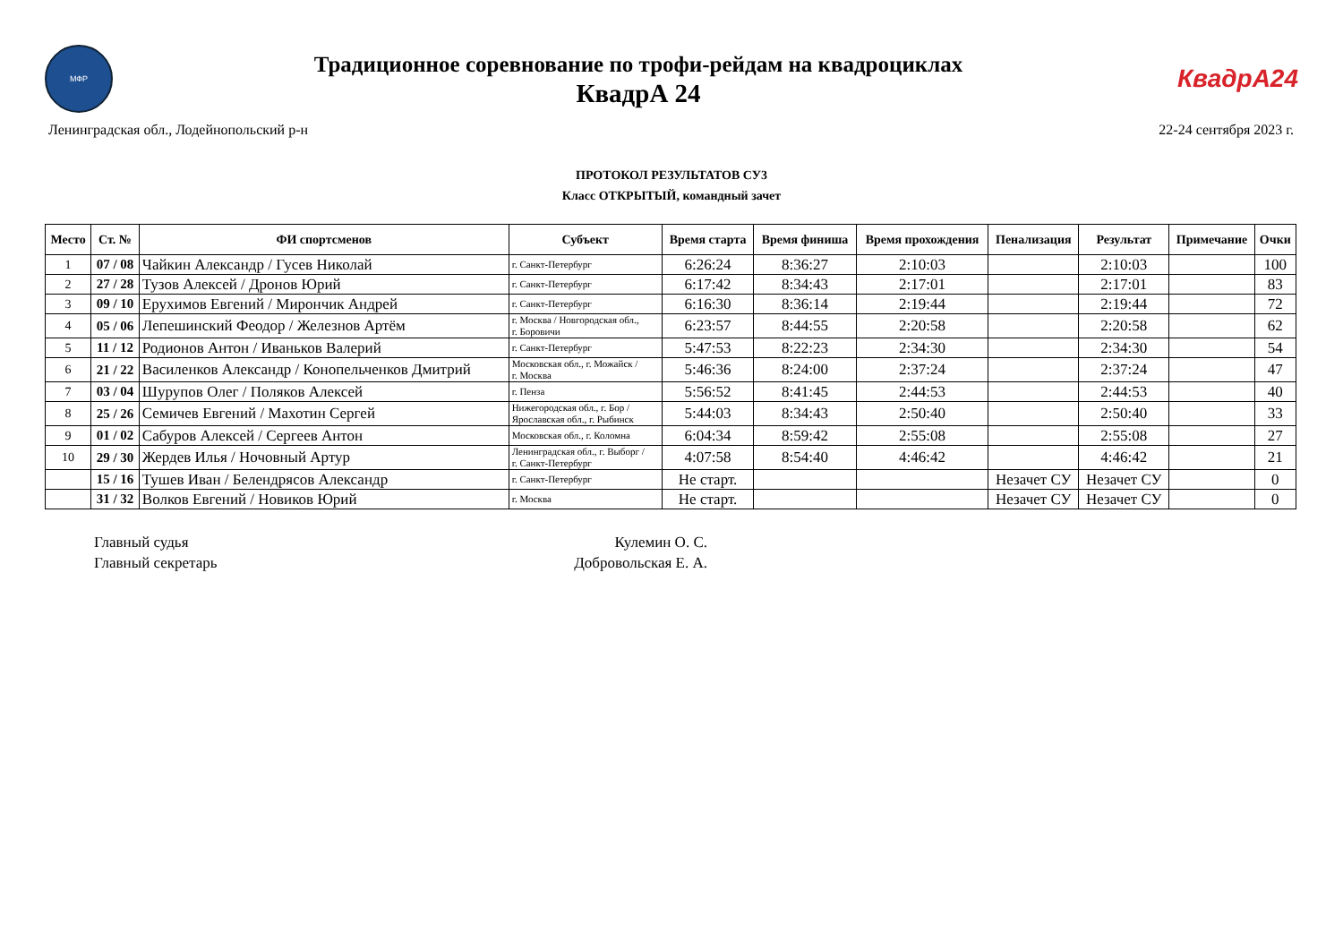МФР
Традиционное соревнование по трофи-рейдам на квадроциклах
КвадрА 24
КвадрА24
Ленинградская обл., Лодейнопольский р-н 22-24 сентября 2023 г.
ПРОТОКОЛ РЕЗУЛЬТАТОВ СУ3
Класс ОТКРЫТЫЙ, командный зачет
| Место | Ст. № | ФИ спортсменов | Субъект | Время старта | Время финиша | Время прохождения | Пенализация | Результат | Примечание | Очки |
| --- | --- | --- | --- | --- | --- | --- | --- | --- | --- | --- |
| 1 | 07 / 08 | Чайкин Александр / Гусев Николай | г. Санкт-Петербург | 6:26:24 | 8:36:27 | 2:10:03 | | 2:10:03 | | 100 |
| 2 | 27 / 28 | Тузов Алексей / Дронов Юрий | г. Санкт-Петербург | 6:17:42 | 8:34:43 | 2:17:01 | | 2:17:01 | | 83 |
| 3 | 09 / 10 | Ерухимов Евгений / Мирончик Андрей | г. Санкт-Петербург | 6:16:30 | 8:36:14 | 2:19:44 | | 2:19:44 | | 72 |
| 4 | 05 / 06 | Лепешинский Феодор / Железнов Артём | г. Москва / Новгородская обл., г. Боровичи | 6:23:57 | 8:44:55 | 2:20:58 | | 2:20:58 | | 62 |
| 5 | 11 / 12 | Родионов Антон / Иваньков Валерий | г. Санкт-Петербург | 5:47:53 | 8:22:23 | 2:34:30 | | 2:34:30 | | 54 |
| 6 | 21 / 22 | Василенков Александр / Конопельченков Дмитрий | Московская обл., г. Можайск / г. Москва | 5:46:36 | 8:24:00 | 2:37:24 | | 2:37:24 | | 47 |
| 7 | 03 / 04 | Шурупов Олег / Поляков Алексей | г. Пенза | 5:56:52 | 8:41:45 | 2:44:53 | | 2:44:53 | | 40 |
| 8 | 25 / 26 | Семичев Евгений / Махотин Сергей | Нижегородская обл., г. Бор / Ярославская обл., г. Рыбинск | 5:44:03 | 8:34:43 | 2:50:40 | | 2:50:40 | | 33 |
| 9 | 01 / 02 | Сабуров Алексей / Сергеев Антон | Московская обл., г. Коломна | 6:04:34 | 8:59:42 | 2:55:08 | | 2:55:08 | | 27 |
| 10 | 29 / 30 | Жердев Илья / Ночовный Артур | Ленинградская обл., г. Выборг / г. Санкт-Петербург | 4:07:58 | 8:54:40 | 4:46:42 | | 4:46:42 | | 21 |
| | 15 / 16 | Тушев Иван / Белендрясов Александр | г. Санкт-Петербург | Не старт. | | | Незачет СУ | Незачет СУ | | 0 |
| | 31 / 32 | Волков Евгений / Новиков Юрий | г. Москва | Не старт. | | | Незачет СУ | Незачет СУ | | 0 |
Главный судья Кулемин О. С.
Главный секретарь Добровольская Е. А.